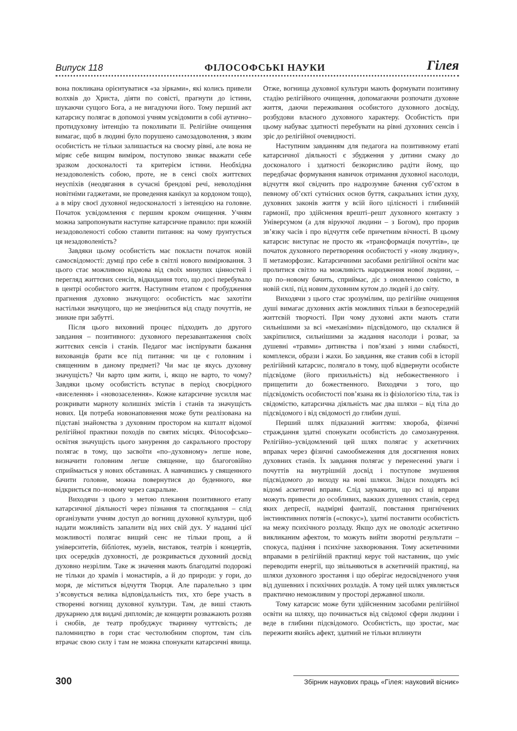Випуск 118 ФІЛОСОФСЬКІ НАУКИ Гілея
вона покликана орієнтуватися «за зірками», які колись привели волхвів до Христа, діяти по совісті, прагнути до істини, шукаючи сущого Бога, а не вигадуючи його. Тому перший акт катарсису полягає в допомозі учням усвідомити в собі аутично–протидуховну інтенцію та поколивати її. Релігійне очищення вимагає, щоб в людині було порушено самозадоволення, з яким особистість не тільки залишається на своєму рівні, але вона не міряє себе вищим виміром, поступово звикає вважати себе зразком досконалості та критерієм істини. Необхідна незадоволеність собою, проте, не в сенсі своїх життєвих неуспіхів (неодягання в сучасні брендові речі, неволодіння новітніми гаджетами, не проведення канікул за кордоном тощо), а в міру своєї духовної недосконалості з інтенцією на головне. Початок усвідомлення є першим кроком очищення. Учням можна запропонувати наступне катарсичне правило: при кожній незадоволеності собою ставити питання: на чому ґрунтується ця незадоволеність?
Завдяки цьому особистість має покласти початок новій самосвідомості: думці про себе в світлі нового вимірювання. З цього стає можливою відмова від своїх минулих цінностей і перегляд життєвих сенсів, відкидання того, що досі перебувало в центрі особистого життя. Наступним етапом є пробудження прагнення духовно значущого: особистість має захотіти настільки значущого, що не знеціниться від спаду почуттів, не зникне при забутті.
Після цього виховний процес підходить до другого завдання – позитивного: духовного перезавантаження своїх життєвих сенсів і станів. Педагог має інспірувати бажання вихованців брати все під питання: чи це є головним і священним в даному предметі? Чи має це якусь духовну значущість? Чи варто цим жити, і, якщо не варто, то чому? Завдяки цьому особистість вступає в період своєрідного «виселення» і «новозаселення». Кожне катарсичне зусилля має розкривати марноту колишніх змістів і станів та значущість нових. Ця потреба новонаповнення може бути реалізована на підставі знайомства з духовним простором на кшталт відомої релігійної практики походів по святих місцях. Філософсько–освітня значущість цього занурення до сакрального простору полягає в тому, що засвоїти «по–духовному» легше нове, визначити головним легше священне, що благоговійно сприймається у нових обставинах. А навчившись у священного бачити головне, можна повернутися до буденного, яке відкриється по–новому через сакральне.
Виходячи з цього з метою плекання позитивного етапу катарсичної діяльності через пізнання та споглядання – слід організувати учням доступ до вогнищ духовної культури, щоб надати можливість запалити від них свій дух. У наданні цієї можливості полягає вищий сенс не тільки прощ, а й університетів, бібліотек, музеїв, виставок, театрів і концертів, цих осередків духовності, де розкривається духовний досвід духовно незрілим. Таке ж значення мають благодатні подорожі не тільки до храмів і монастирів, а й до природи: у гори, до моря, де міститься відчуття Творця. Але паралельно з цим з’ясовується велика відповідальність тих, хто бере участь в створенні вогнищ духовної культури. Там, де виші стають друкарнею для видачі дипломів; де концерти розважають роззяв і снобів, де театр пробуджує тваринну чуттєвість; де паломництво в гори стає честолюбним спортом, там сіль втрачає свою силу і там не можна спонукати катарсичні явища. Отже, вогнища духовної культури мають формувати позитивну стадію релігійного очищення, допомагаючи розпочати духовне життя, даючи переживання особистого духовного досвіду, розбудови власного духовного характеру. Особистість при цьому набуває здатності перебувати на рівні духовних сенсів і зріє до релігійної очевидності.
Наступним завданням для педагога на позитивному етапі катарсичної діяльності є збудження у дитини смаку до досконалого і здатності безкорисливо радіти йому, що передбачає формування навичок отримання духовної насолоди, відчуття якої свідчить про надрозумне бачення суб’єктом в певному об’єкті сутнісних основ буття, сакральних істин духу, духовних законів життя у всій його цілісності і глибинній гармонії, про здійснення врешті–решт духовного контакту з Універсумом (а для віруючої людини – з Богом), про прорив зв’язку часів і про відчуття себе причетним вічності. В цьому катарсис виступає не просто як «трансформація почуттів», це початок духовного перетворення особистості у «нову людину», її метаморфозис. Катарсичними засобами релігійної освіти має пролитися світло на можливість народження нової людини, – що по–новому бачить, сприймає, діє з оновленою совістю, в новій силі, під новим духовним кутом до людей і до світу.
Виходячи з цього стає зрозумілим, що релігійне очищення душі вимагає духовних актів можливих тільки в безпосередній життєвій творчості. При чому духовні акти мають стати сильнішими за всі «механізми» підсвідомого, що склалися й закріпилися, сильнішими за жадання насолоди і розваг, за душевні «травми» дитинства і пов’язані з ними слабкості, комплекси, образи і жахи. Бо завдання, яке ставив собі в історії релігійний катарсис, полягало в тому, щоб відвернути особисте підсвідоме (його прихильність) від небожественного і прищепити до божественного. Виходячи з того, що підсвідомість особистості пов’язана як із фізіологією тіла, так із свідомістю, катарсична діяльність має два шляхи – від тіла до підсвідомого і від свідомості до глибин душі.
Перший шлях підказаний життям: хвороба, фізичні страждання здатні спонукати особистість до самозанурення. Релігійно–усвідомлений цей шлях полягає у аскетичних вправах через фізичні самообмеження для досягнення нових духовних станів. Їх завдання полягає у перенесенні уваги і почуттів на внутрішній досвід і поступове змушення підсвідомого до виходу на нові шляхи. Звідси походять всі відомі аскетичні вправи. Слід зауважити, що всі ці вправи можуть привести до особливих, важких душевних станів, серед яких депресії, надмірні фантазії, повстання пригнічених інстинктивних потягів («спокус»), здатні поставити особистість на межу психічного розладу. Якщо дух не оволодіє аскетично викликаним афектом, то можуть вийти зворотні результати – спокуса, падіння і психічне захворювання. Тому аскетичними вправами в релігійній практиці керує той наставник, що уміє переводити енергії, що звільняються в аскетичній практиці, на шляхи духовного зростання і що оберігає недосвідченого учня від душевних і психічних розладів. А тому цей шлях уявляється практично неможливим у просторі державної школи.
Тому катарсис може бути здійсненним засобами релігійної освіти на шляху, що починається від свідомої сфери людини і веде в глибини підсвідомого. Особистість, що зростає, має пережити якийсь афект, здатний не тільки вплинути
300 Збірник наукових праць «Гілея: науковий вісник»